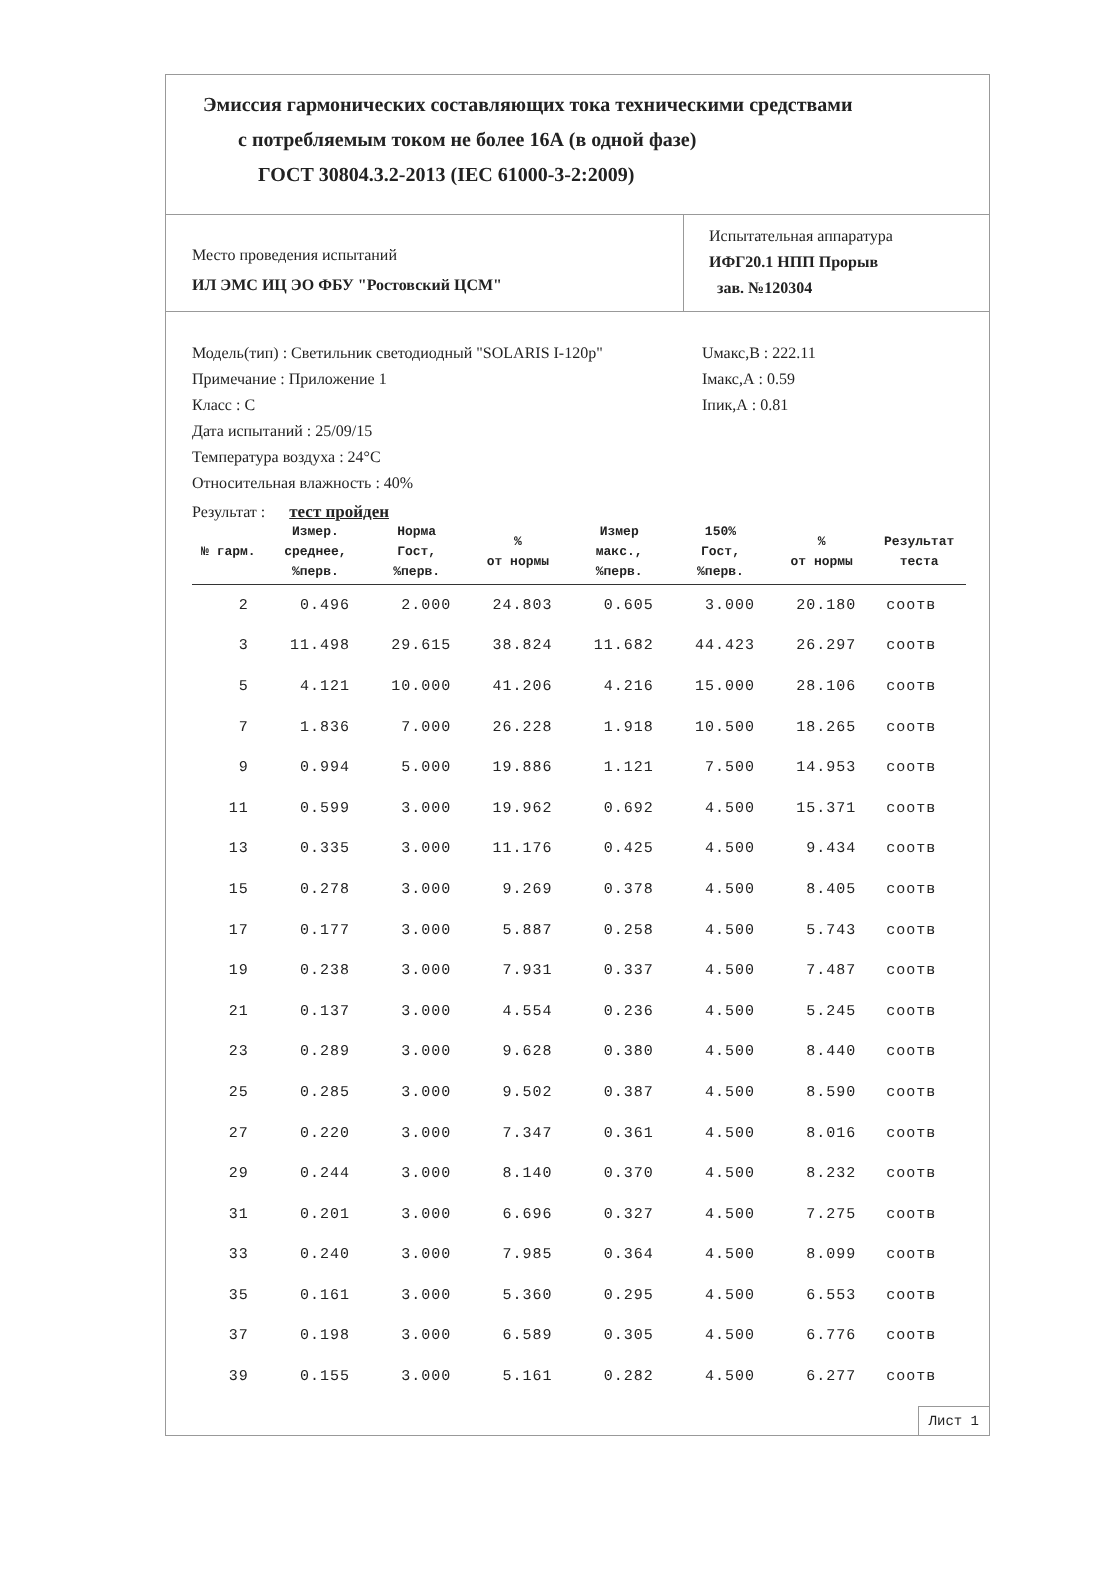Эмиссия гармонических составляющих тока техническими средствами
с потребляемым током не более 16А (в одной фазе)
ГОСТ 30804.3.2-2013 (IEC 61000-3-2:2009)
Место проведения испытаний
ИЛ ЭМС ИЦ ЭО ФБУ "Ростовский ЦСМ"
Испытательная аппаратура
ИФГ20.1 НПП Прорыв
зав. №120304
Модель(тип) : Светильник светодиодный "SOLARIS I-120р"
Примечание : Приложение 1
Класс : С
Дата испытаний : 25/09/15
Температура воздуха : 24°С
Относительная влажность : 40%
Uмакс,В : 222.11
Iмакс,А : 0.59
Iпик,А : 0.81
Результат : тест пройден
| № гарм. | Измер. среднее, %перв. | Норма Гост, %перв. | % от нормы | Измер макс., %перв. | 150% Гост, %перв. | % от нормы | Результат теста |
| --- | --- | --- | --- | --- | --- | --- | --- |
| 2 | 0.496 | 2.000 | 24.803 | 0.605 | 3.000 | 20.180 | соотв |
| 3 | 11.498 | 29.615 | 38.824 | 11.682 | 44.423 | 26.297 | соотв |
| 5 | 4.121 | 10.000 | 41.206 | 4.216 | 15.000 | 28.106 | соотв |
| 7 | 1.836 | 7.000 | 26.228 | 1.918 | 10.500 | 18.265 | соотв |
| 9 | 0.994 | 5.000 | 19.886 | 1.121 | 7.500 | 14.953 | соотв |
| 11 | 0.599 | 3.000 | 19.962 | 0.692 | 4.500 | 15.371 | соотв |
| 13 | 0.335 | 3.000 | 11.176 | 0.425 | 4.500 | 9.434 | соотв |
| 15 | 0.278 | 3.000 | 9.269 | 0.378 | 4.500 | 8.405 | соотв |
| 17 | 0.177 | 3.000 | 5.887 | 0.258 | 4.500 | 5.743 | соотв |
| 19 | 0.238 | 3.000 | 7.931 | 0.337 | 4.500 | 7.487 | соотв |
| 21 | 0.137 | 3.000 | 4.554 | 0.236 | 4.500 | 5.245 | соотв |
| 23 | 0.289 | 3.000 | 9.628 | 0.380 | 4.500 | 8.440 | соотв |
| 25 | 0.285 | 3.000 | 9.502 | 0.387 | 4.500 | 8.590 | соотв |
| 27 | 0.220 | 3.000 | 7.347 | 0.361 | 4.500 | 8.016 | соотв |
| 29 | 0.244 | 3.000 | 8.140 | 0.370 | 4.500 | 8.232 | соотв |
| 31 | 0.201 | 3.000 | 6.696 | 0.327 | 4.500 | 7.275 | соотв |
| 33 | 0.240 | 3.000 | 7.985 | 0.364 | 4.500 | 8.099 | соотв |
| 35 | 0.161 | 3.000 | 5.360 | 0.295 | 4.500 | 6.553 | соотв |
| 37 | 0.198 | 3.000 | 6.589 | 0.305 | 4.500 | 6.776 | соотв |
| 39 | 0.155 | 3.000 | 5.161 | 0.282 | 4.500 | 6.277 | соотв |
Лист 1